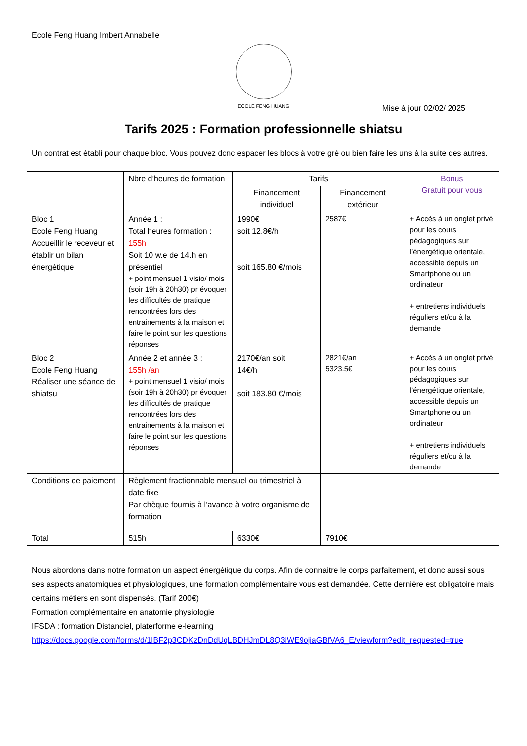Ecole Feng Huang Imbert Annabelle
ECOLE FENG HUANG
Mise à jour 02/02/ 2025
Tarifs 2025 : Formation professionnelle shiatsu
Un contrat est établi pour chaque bloc. Vous pouvez donc espacer les blocs à votre gré ou bien faire les uns à la suite des autres.
| | Nbre d’heures de formation | Tarifs | | Bonus Gratuit pour vous |
| --- | --- | --- | --- | --- |
| | | Financement individuel | Financement extérieur | |
| Bloc 1 Ecole Feng Huang Accueillir le receveur et établir un bilan énergétique | Année 1 : Total heures formation : 155h Soit 10 w.e de 14.h en présentiel + point mensuel 1 visio/ mois (soir 19h à 20h30) pr évoquer les difficultés de pratique rencontrées lors des entrainements à la maison et faire le point sur les questions réponses | 1990€ soit 12.8€/h soit 165.80 €/mois | 2587€ | + Accès à un onglet privé pour les cours pédagogiques sur l’énergétique orientale, accessible depuis un Smartphone ou un ordinateur + entretiens individuels réguliers et/ou à la demande |
| Bloc 2 Ecole Feng Huang Réaliser une séance de shiatsu | Année 2 et année 3 : 155h /an + point mensuel 1 visio/ mois (soir 19h à 20h30) pr évoquer les difficultés de pratique rencontrées lors des entrainements à la maison et faire le point sur les questions réponses | 2170€/an soit 14€/h soit 183.80 €/mois | 2821€/an 5323.5€ | + Accès à un onglet privé pour les cours pédagogiques sur l’énergétique orientale, accessible depuis un Smartphone ou un ordinateur + entretiens individuels réguliers et/ou à la demande |
| Conditions de paiement | Règlement fractionnable mensuel ou trimestriel à date fixe Par chèque fournis à l’avance à votre organisme de formation | | | |
| Total | 515h | 6330€ | 7910€ | |
Nous abordons dans notre formation un aspect énergétique du corps. Afin de connaitre le corps parfaitement, et donc aussi sous ses aspects anatomiques et physiologiques, une formation complémentaire vous est demandée. Cette dernière est obligatoire mais certains métiers en sont dispensés. (Tarif 200€)
Formation complémentaire en anatomie physiologie
IFSDA : formation Distanciel, platerforme e-learning
https://docs.google.com/forms/d/1IBF2p3CDKzDnDdUqLBDHJmDL8Q3iWE9ojiaGBfVA6_E/viewform?edit_requested=true